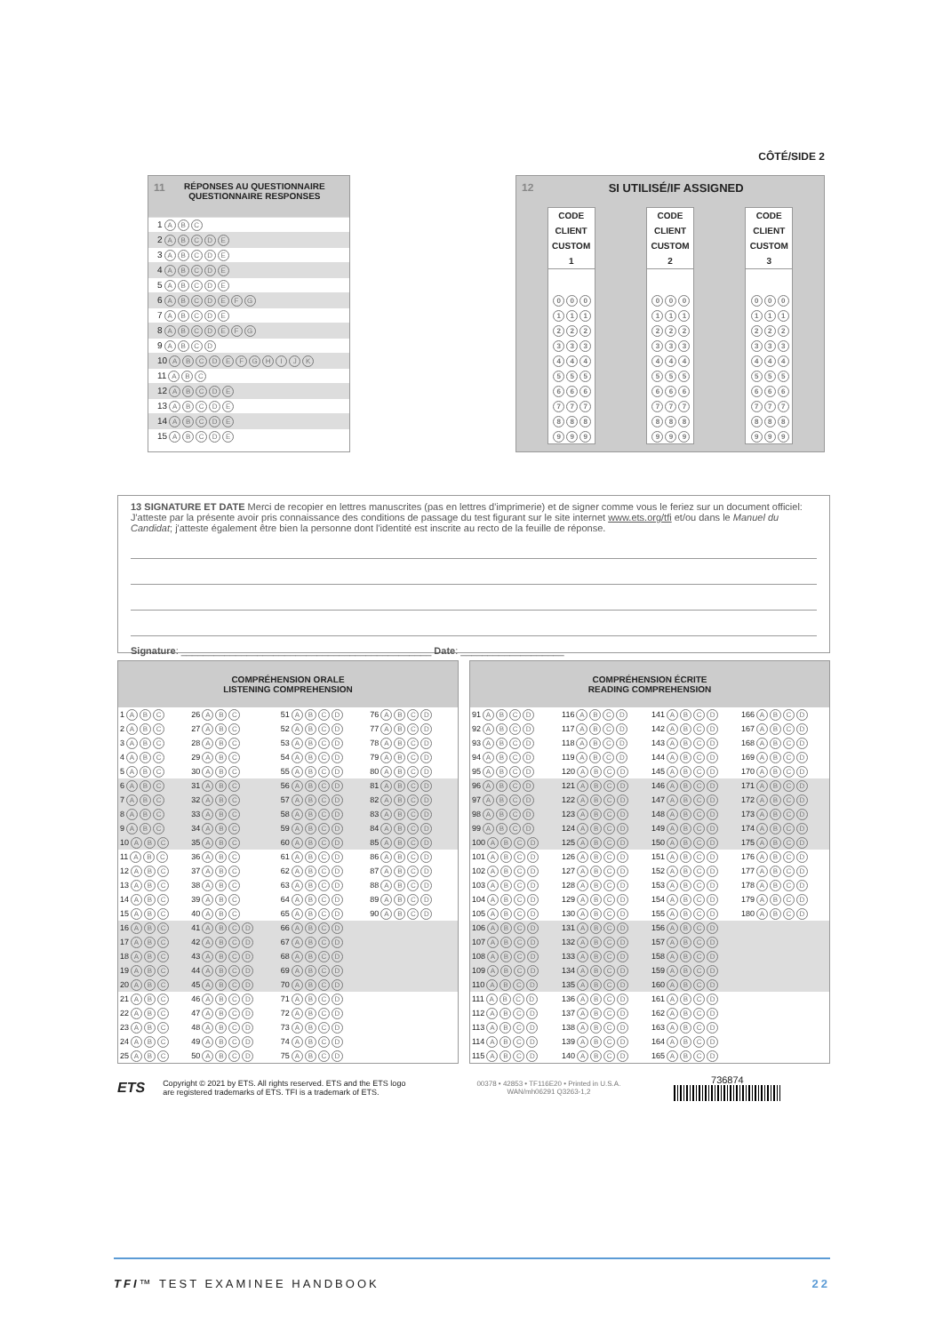CÔTÉ/SIDE 2
11 RÉPONSES AU QUESTIONNAIRE
QUESTIONNAIRE RESPONSES
1 ABC
2 ABCDE
3 ABCDE
4 ABCDE
5 ABCDE
6 ABCDEFG
7 ABCDE
8 ABCDEFG
9 ABCD
10 ABCDEFGHIJK
11 ABC
12 ABCDE
13 ABCDE
14 ABCDE
15 ABCDE
12 SI UTILISÉ/IF ASSIGNED
CODE CLIENT CUSTOM
1
0 0 0
1 1 1
2 2 2
3 3 3
4 4 4
5 5 5
6 6 6
7 7 7
8 8 8
9 9 9
CODE CLIENT CUSTOM
2
0 0 0
1 1 1
2 2 2
3 3 3
4 4 4
5 5 5
6 6 6
7 7 7
8 8 8
9 9 9
CODE CLIENT CUSTOM
3
0 0 0
1 1 1
2 2 2
3 3 3
4 4 4
5 5 5
6 6 6
7 7 7
8 8 8
9 9 9
13 SIGNATURE ET DATE Merci de recopier en lettres manuscrites (pas en lettres d'imprimerie) et de signer comme vous le feriez sur un document officiel: J'atteste par la présente avoir pris connaissance des conditions de passage du test figurant sur le site internet www.ets.org/tfi et/ou dans le Manuel du Candidat; j'atteste également être bien la personne dont l'identité est inscrite au recto de la feuille de réponse.
Signature: ______________________________________________ Date: ___________________
| COMPRÉHENSION ORALE LISTENING COMPREHENSION | | | |
| --- | --- | --- | --- |
| 1 A B C | 26 A B C | 51 A B C D | 76 A B C D |
| 2 A B C | 27 A B C | 52 A B C D | 77 A B C D |
| 3 A B C | 28 A B C | 53 A B C D | 78 A B C D |
| 4 A B C | 29 A B C | 54 A B C D | 79 A B C D |
| 5 A B C | 30 A B C | 55 A B C D | 80 A B C D |
| 6 A B C | 31 A B C | 56 A B C D | 81 A B C D |
| 7 A B C | 32 A B C | 57 A B C D | 82 A B C D |
| 8 A B C | 33 A B C | 58 A B C D | 83 A B C D |
| 9 A B C | 34 A B C | 59 A B C D | 84 A B C D |
| 10 A B C | 35 A B C | 60 A B C D | 85 A B C D |
| 11 A B C | 36 A B C | 61 A B C D | 86 A B C D |
| 12 A B C | 37 A B C | 62 A B C D | 87 A B C D |
| 13 A B C | 38 A B C | 63 A B C D | 88 A B C D |
| 14 A B C | 39 A B C | 64 A B C D | 89 A B C D |
| 15 A B C | 40 A B C | 65 A B C D | 90 A B C D |
| 16 A B C | 41 A B C D | 66 A B C D | |
| 17 A B C | 42 A B C D | 67 A B C D | |
| 18 A B C | 43 A B C D | 68 A B C D | |
| 19 A B C | 44 A B C D | 69 A B C D | |
| 20 A B C | 45 A B C D | 70 A B C D | |
| 21 A B C | 46 A B C D | 71 A B C D | |
| 22 A B C | 47 A B C D | 72 A B C D | |
| 23 A B C | 48 A B C D | 73 A B C D | |
| 24 A B C | 49 A B C D | 74 A B C D | |
| 25 A B C | 50 A B C D | 75 A B C D | |
| COMPRÉHENSION ÉCRITE READING COMPREHENSION | | | |
| --- | --- | --- | --- |
| 91 A B C D | 116 A B C D | 141 A B C D | 166 A B C D |
| 92 A B C D | 117 A B C D | 142 A B C D | 167 A B C D |
| 93 A B C D | 118 A B C D | 143 A B C D | 168 A B C D |
| 94 A B C D | 119 A B C D | 144 A B C D | 169 A B C D |
| 95 A B C D | 120 A B C D | 145 A B C D | 170 A B C D |
| 96 A B C D | 121 A B C D | 146 A B C D | 171 A B C D |
| 97 A B C D | 122 A B C D | 147 A B C D | 172 A B C D |
| 98 A B C D | 123 A B C D | 148 A B C D | 173 A B C D |
| 99 A B C D | 124 A B C D | 149 A B C D | 174 A B C D |
| 100 A B C D | 125 A B C D | 150 A B C D | 175 A B C D |
| 101 A B C D | 126 A B C D | 151 A B C D | 176 A B C D |
| 102 A B C D | 127 A B C D | 152 A B C D | 177 A B C D |
| 103 A B C D | 128 A B C D | 153 A B C D | 178 A B C D |
| 104 A B C D | 129 A B C D | 154 A B C D | 179 A B C D |
| 105 A B C D | 130 A B C D | 155 A B C D | 180 A B C D |
| 106 A B C D | 131 A B C D | 156 A B C D | |
| 107 A B C D | 132 A B C D | 157 A B C D | |
| 108 A B C D | 133 A B C D | 158 A B C D | |
| 109 A B C D | 134 A B C D | 159 A B C D | |
| 110 A B C D | 135 A B C D | 160 A B C D | |
| 111 A B C D | 136 A B C D | 161 A B C D | |
| 112 A B C D | 137 A B C D | 162 A B C D | |
| 113 A B C D | 138 A B C D | 163 A B C D | |
| 114 A B C D | 139 A B C D | 164 A B C D | |
| 115 A B C D | 140 A B C D | 165 A B C D | |
ETS
Copyright © 2021 by ETS. All rights reserved. ETS and the ETS logo
are registered trademarks of ETS. TFI is a trademark of ETS.
00378 • 42853 • TF116E20 • Printed in U.S.A.
WAN/mh06291 Q3263-1,2
736874
TFI™ TEST EXAMINEE HANDBOOK 22